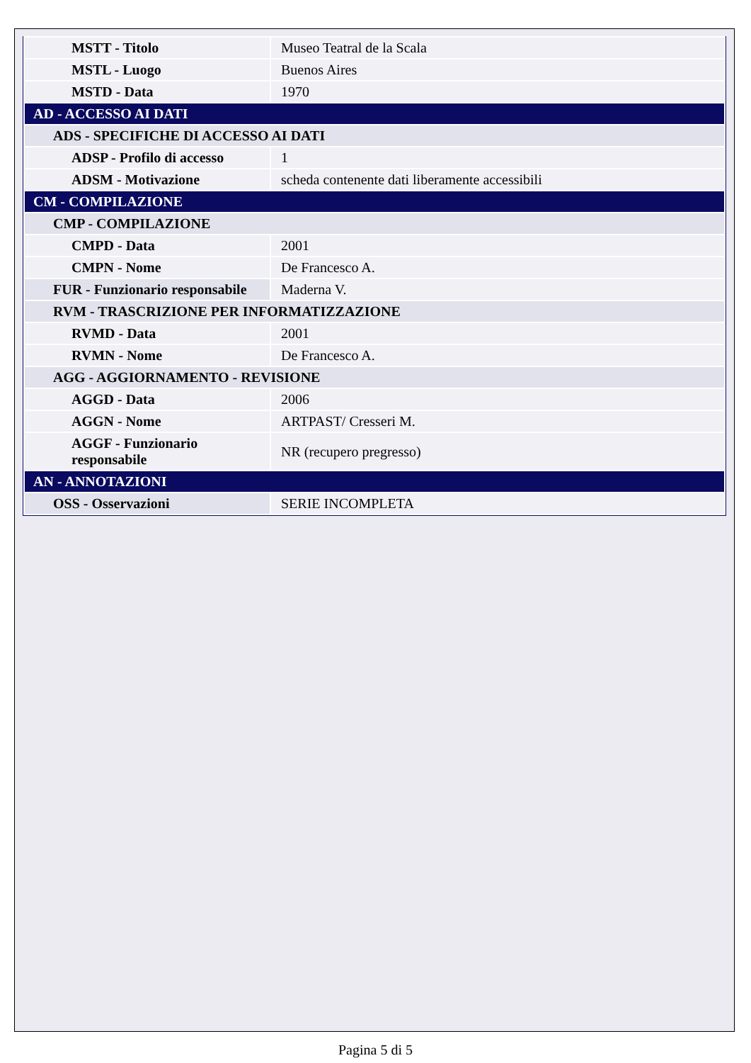| MSTT - Titolo | Museo Teatral de la Scala |
| MSTL - Luogo | Buenos Aires |
| MSTD - Data | 1970 |
| AD - ACCESSO AI DATI | |
| ADS - SPECIFICHE DI ACCESSO AI DATI | |
| ADSP - Profilo di accesso | 1 |
| ADSM - Motivazione | scheda contenente dati liberamente accessibili |
| CM - COMPILAZIONE | |
| CMP - COMPILAZIONE | |
| CMPD - Data | 2001 |
| CMPN - Nome | De Francesco A. |
| FUR - Funzionario responsabile | Maderna V. |
| RVM - TRASCRIZIONE PER INFORMATIZZAZIONE | |
| RVMD - Data | 2001 |
| RVMN - Nome | De Francesco A. |
| AGG - AGGIORNAMENTO - REVISIONE | |
| AGGD - Data | 2006 |
| AGGN - Nome | ARTPAST/ Cresseri M. |
| AGGF - Funzionario responsabile | NR (recupero pregresso) |
| AN - ANNOTAZIONI | |
| OSS - Osservazioni | SERIE INCOMPLETA |
Pagina 5 di 5